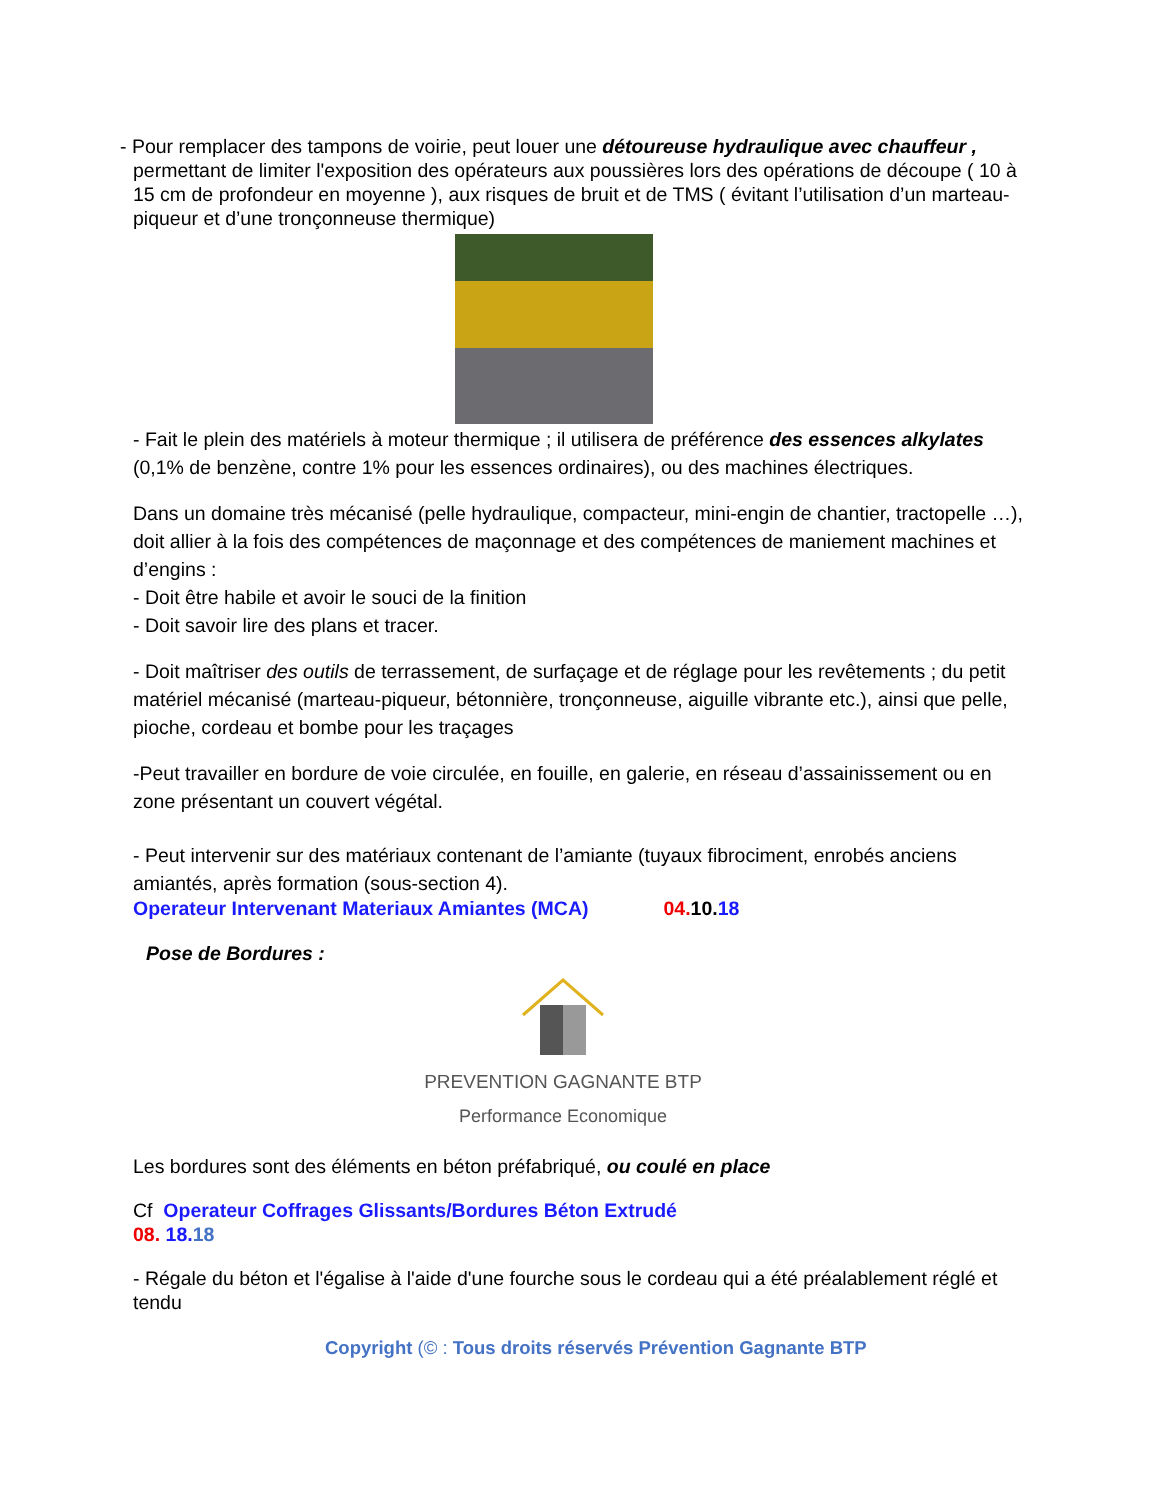- Pour remplacer des tampons de voirie, peut louer une détoureuse hydraulique avec chauffeur ,
permettant de limiter l'exposition des opérateurs aux poussières lors des opérations de découpe ( 10 à 15 cm de profondeur en moyenne ), aux risques de bruit et de TMS ( évitant l’utilisation d’un marteau-piqueur et d’une tronçonneuse thermique)
- Fait le plein des matériels à moteur thermique ; il utilisera de préférence des essences alkylates (0,1% de benzène, contre 1% pour les essences ordinaires), ou des machines électriques.
Dans un domaine très mécanisé (pelle hydraulique, compacteur, mini-engin de chantier, tractopelle …), doit allier à la fois des compétences de maçonnage et des compétences de maniement machines et d’engins :
- Doit être habile et avoir le souci de la finition
- Doit savoir lire des plans et tracer.
- Doit maîtriser des outils de terrassement, de surfaçage et de réglage pour les revêtements ; du petit matériel mécanisé (marteau-piqueur, bétonnière, tronçonneuse, aiguille vibrante etc.), ainsi que pelle, pioche, cordeau et bombe pour les traçages
-Peut travailler en bordure de voie circulée, en fouille, en galerie, en réseau d’assainissement ou en zone présentant un couvert végétal.
- Peut intervenir sur des matériaux contenant de l’amiante (tuyaux fibrociment, enrobés anciens amiantés, après formation (sous-section 4).
Operateur Intervenant Materiaux Amiantes (MCA) 04. 10. 18
Pose de Bordures :
PREVENTION GAGNANTE BTP
Performance Economique
Les bordures sont des éléments en béton préfabriqué, ou coulé en place
Cf Operateur Coffrages Glissants/Bordures Béton Extrudé
08. 18. 18
- Régale du béton et l'égalise à l'aide d'une fourche sous le cordeau qui a été préalablement réglé et tendu
Copyright (© : Tous droits réservés Prévention Gagnante BTP